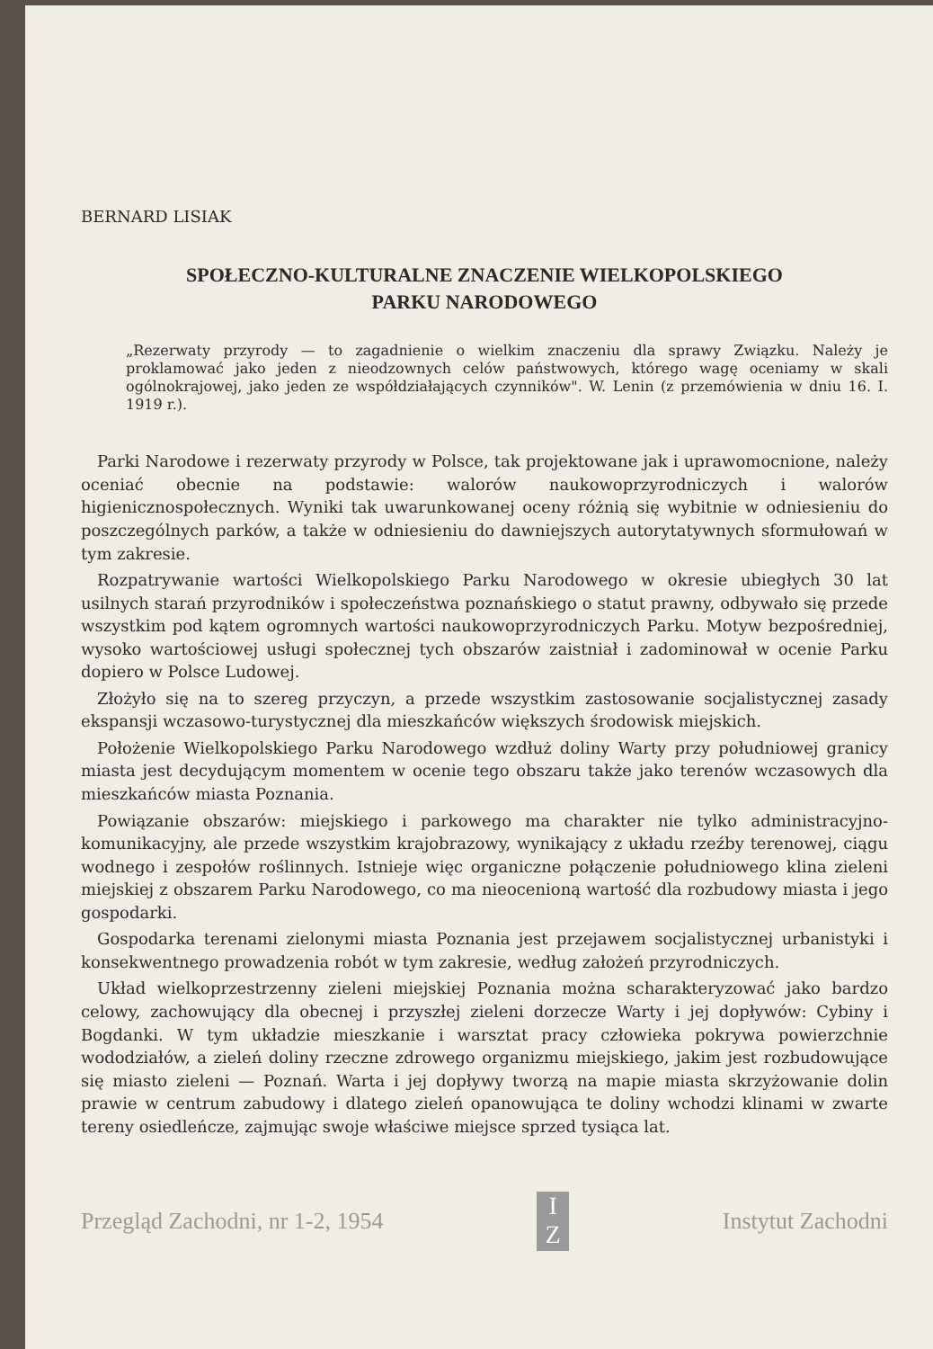BERNARD LISIAK
SPOŁECZNO-KULTURALNE ZNACZENIE WIELKOPOLSKIEGO
PARKU NARODOWEGO
„Rezerwaty przyrody — to zagadnienie o wielkim znaczeniu dla sprawy Związku. Należy je proklamować jako jeden z nieodzownych celów państwowych, którego wagę oceniamy w skali ogólnokrajowej, jako jeden ze współdziałających czynników". W. Lenin (z przemówienia w dniu 16. I. 1919 r.).
Parki Narodowe i rezerwaty przyrody w Polsce, tak projektowane jak i uprawomocnione, należy oceniać obecnie na podstawie: walorów naukowoprzyrodniczych i walorów higienicznospołecznych. Wyniki tak uwarunkowanej oceny różnią się wybitnie w odniesieniu do poszczególnych parków, a także w odniesieniu do dawniejszych autorytatywnych sformułowań w tym zakresie.
Rozpatrywanie wartości Wielkopolskiego Parku Narodowego w okresie ubiegłych 30 lat usilnych starań przyrodników i społeczeństwa poznańskiego o statut prawny, odbywało się przede wszystkim pod kątem ogromnych wartości naukowoprzyrodniczych Parku. Motyw bezpośredniej, wysoko wartościowej usługi społecznej tych obszarów zaistniał i zadominował w ocenie Parku dopiero w Polsce Ludowej.
Złożyło się na to szereg przyczyn, a przede wszystkim zastosowanie socjalistycznej zasady ekspansji wczasowo-turystycznej dla mieszkańców większych środowisk miejskich.
Położenie Wielkopolskiego Parku Narodowego wzdłuż doliny Warty przy południowej granicy miasta jest decydującym momentem w ocenie tego obszaru także jako terenów wczasowych dla mieszkańców miasta Poznania.
Powiązanie obszarów: miejskiego i parkowego ma charakter nie tylko administracyjno-komunikacyjny, ale przede wszystkim krajobrazowy, wynikający z układu rzeźby terenowej, ciągu wodnego i zespołów roślinnych. Istnieje więc organiczne połączenie południowego klina zieleni miejskiej z obszarem Parku Narodowego, co ma nieocenioną wartość dla rozbudowy miasta i jego gospodarki.
Gospodarka terenami zielonymi miasta Poznania jest przejawem socjalistycznej urbanistyki i konsekwentnego prowadzenia robót w tym zakresie, według założeń przyrodniczych.
Układ wielkoprzestrzenny zieleni miejskiej Poznania można scharakteryzować jako bardzo celowy, zachowujący dla obecnej i przyszłej zieleni dorzecze Warty i jej dopływów: Cybiny i Bogdanki. W tym układzie mieszkanie i warsztat pracy człowieka pokrywa powierzchnie wododziałów, a zieleń doliny rzeczne zdrowego organizmu miejskiego, jakim jest rozbudowujące się miasto zieleni — Poznań. Warta i jej dopływy tworzą na mapie miasta skrzyżowanie dolin prawie w centrum zabudowy i dlatego zieleń opanowująca te doliny wchodzi klinami w zwarte tereny osiedleńcze, zajmując swoje właściwe miejsce sprzed tysiąca lat.
Przegląd Zachodni, nr 1-2, 1954
I
Z
Instytut Zachodni